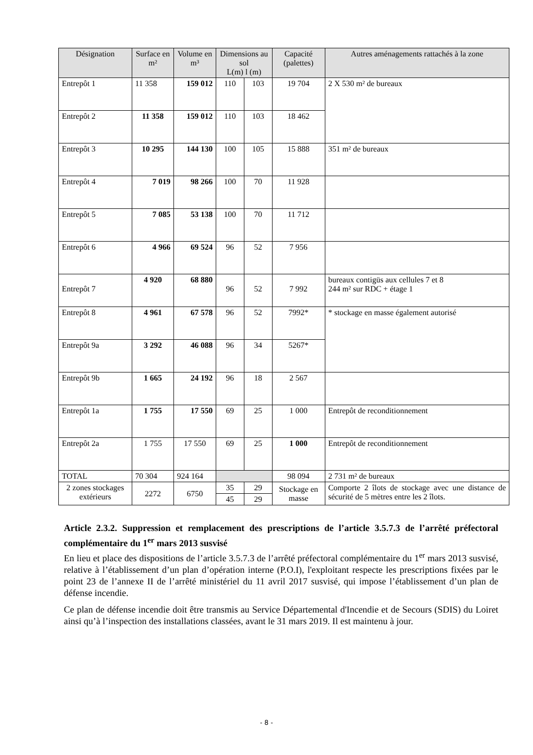| Désignation | Surface en m² | Volume en m³ | Dimensions au sol L(m) l (m) | | Capacité (palettes) | Autres aménagements rattachés à la zone |
| --- | --- | --- | --- | --- | --- | --- |
| Entrepôt 1 | 11 358 | 159 012 | 110 | 103 | 19 704 | 2 X 530 m² de bureaux |
| Entrepôt 2 | 11 358 | 159 012 | 110 | 103 | 18 462 | |
| Entrepôt 3 | 10 295 | 144 130 | 100 | 105 | 15 888 | 351 m² de bureaux |
| Entrepôt 4 | 7 019 | 98 266 | 100 | 70 | 11 928 | |
| Entrepôt 5 | 7 085 | 53 138 | 100 | 70 | 11 712 | |
| Entrepôt 6 | 4 966 | 69 524 | 96 | 52 | 7 956 | |
| Entrepôt 7 | 4 920 | 68 880 | 96 | 52 | 7 992 | bureaux contigüs aux cellules 7 et 8 244 m² sur RDC + étage 1 |
| Entrepôt 8 | 4 961 | 67 578 | 96 | 52 | 7992* | * stockage en masse également autorisé |
| Entrepôt 9a | 3 292 | 46 088 | 96 | 34 | 5267* | |
| Entrepôt 9b | 1 665 | 24 192 | 96 | 18 | 2 567 | |
| Entrepôt 1a | 1 755 | 17 550 | 69 | 25 | 1 000 | Entrepôt de reconditionnement |
| Entrepôt 2a | 1 755 | 17 550 | 69 | 25 | 1 000 | Entrepôt de reconditionnement |
| TOTAL | 70 304 | 924 164 | | | 98 094 | 2 731 m² de bureaux |
| 2 zones stockages extérieurs | 2272 | 6750 | 35 | 29 | Stockage en masse | Comporte 2 îlots de stockage avec une distance de sécurité de 5 mètres entre les 2 îlots. |
| | | | 45 | 29 | | |
Article 2.3.2. Suppression et remplacement des prescriptions de l’article 3.5.7.3 de l’arrêté préfectoral complémentaire du 1<sup>er</sup> mars 2013 susvisé
En lieu et place des dispositions de l’article 3.5.7.3 de l’arrêté préfectoral complémentaire du 1<sup>er</sup> mars 2013 susvisé, relative à l’établissement d’un plan d’opération interne (P.O.I), l'exploitant respecte les prescriptions fixées par le point 23 de l’annexe II de l’arrêté ministériel du 11 avril 2017 susvisé, qui impose l’établissement d’un plan de défense incendie.
Ce plan de défense incendie doit être transmis au Service Départemental d'Incendie et de Secours (SDIS) du Loiret ainsi qu’à l’inspection des installations classées, avant le 31 mars 2019. Il est maintenu à jour.
- 8 -